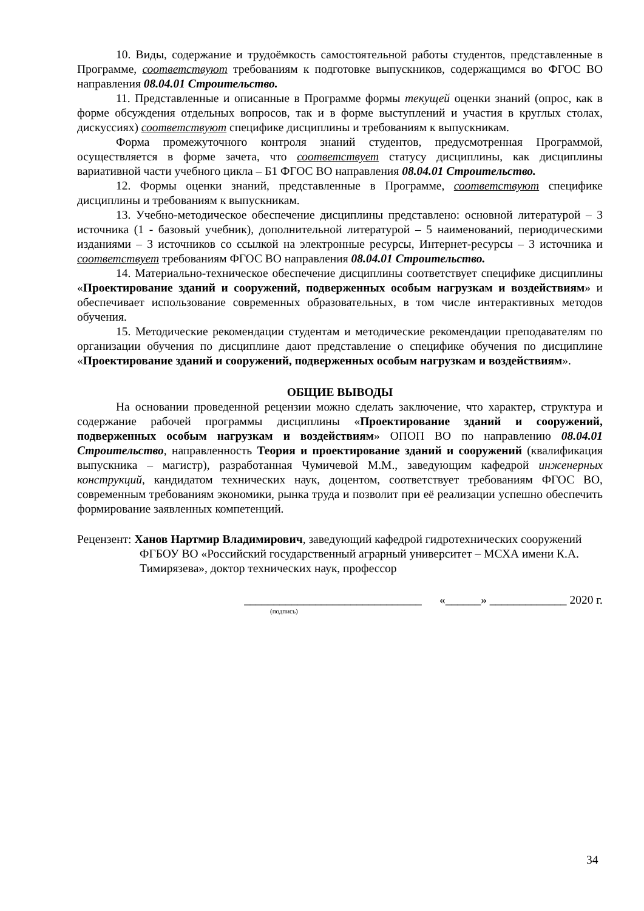10. Виды, содержание и трудоёмкость самостоятельной работы студентов, представленные в Программе, соответствуют требованиям к подготовке выпускников, содержащимся во ФГОС ВО направления 08.04.01 Строительство.
11. Представленные и описанные в Программе формы текущей оценки знаний (опрос, как в форме обсуждения отдельных вопросов, так и в форме выступлений и участия в круглых столах, дискуссиях) соответствуют специфике дисциплины и требованиям к выпускникам.
Форма промежуточного контроля знаний студентов, предусмотренная Программой, осуществляется в форме зачета, что соответствует статусу дисциплины, как дисциплины вариативной части учебного цикла – Б1 ФГОС ВО направления 08.04.01 Строительство.
12. Формы оценки знаний, представленные в Программе, соответствуют специфике дисциплины и требованиям к выпускникам.
13. Учебно-методическое обеспечение дисциплины представлено: основной литературой – 3 источника (1 - базовый учебник), дополнительной литературой – 5 наименований, периодическими изданиями – 3 источников со ссылкой на электронные ресурсы, Интернет-ресурсы – 3 источника и соответствует требованиям ФГОС ВО направления 08.04.01 Строительство.
14. Материально-техническое обеспечение дисциплины соответствует специфике дисциплины «Проектирование зданий и сооружений, подверженных особым нагрузкам и воздействиям» и обеспечивает использование современных образовательных, в том числе интерактивных методов обучения.
15. Методические рекомендации студентам и методические рекомендации преподавателям по организации обучения по дисциплине дают представление о специфике обучения по дисциплине «Проектирование зданий и сооружений, подверженных особым нагрузкам и воздействиям».
ОБЩИЕ ВЫВОДЫ
На основании проведенной рецензии можно сделать заключение, что характер, структура и содержание рабочей программы дисциплины «Проектирование зданий и сооружений, подверженных особым нагрузкам и воздействиям» ОПОП ВО по направлению 08.04.01 Строительство, направленность Теория и проектирование зданий и сооружений (квалификация выпускника – магистр), разработанная Чумичевой М.М., заведующим кафедрой инженерных конструкций, кандидатом технических наук, доцентом, соответствует требованиям ФГОС ВО, современным требованиям экономики, рынка труда и позволит при её реализации успешно обеспечить формирование заявленных компетенций.
Рецензент: Ханов Нартмир Владимирович, заведующий кафедрой гидротехнических сооружений ФГБОУ ВО «Российский государственный аграрный университет – МСХА имени К.А. Тимирязева», доктор технических наук, профессор
______________________________ «______» _____________ 2020 г.
(подпись)
34